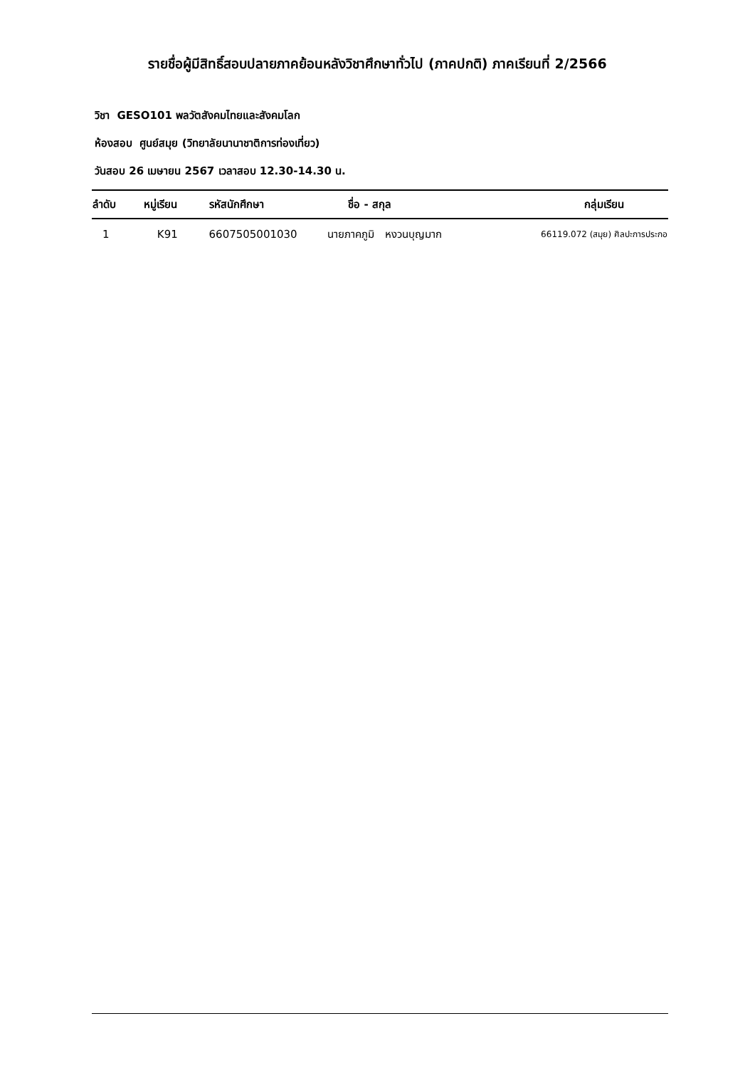รายชื่อผู้มีสิทธิ์สอบปลายภาคย้อนหลังวิชาศึกษาทั่วไป (ภาคปกติ) ภาคเรียนที่ 2/2566
วิชา GESO101 พลวัตสังคมไทยและสังคมโลก
ห้องสอบ ศูนย์สมุย (วิทยาลัยนานาชาติการท่องเที่ยว)
วันสอบ 26 เมษายน 2567 เวลาสอบ 12.30-14.30 น.
| ลำดับ | หมู่เรียน | รหัสนักศึกษา | ชื่อ - สกุล | กลุ่มเรียน |
| --- | --- | --- | --- | --- |
| 1 | K91 | 6607505001030 | นายภาคภูมิ หงวนบุญมาก | 66119.072 (สมุย) ศิลปะการประกอ |